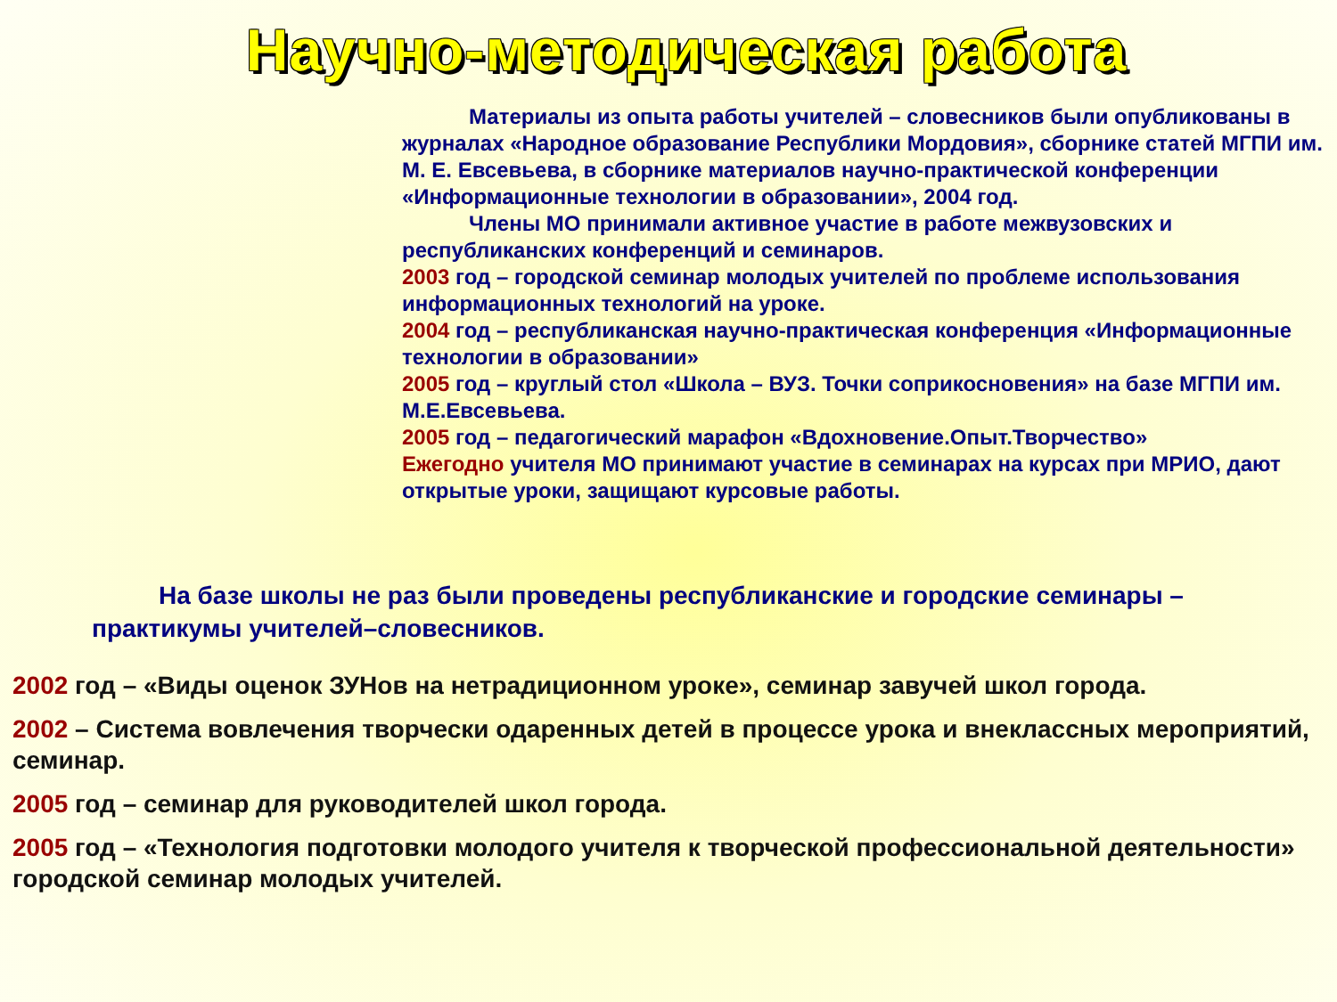Научно-методическая работа
Материалы из опыта работы учителей – словесников были опубликованы в журналах «Народное образование Республики Мордовия», сборнике статей МГПИ им. М. Е. Евсевьева, в сборнике материалов научно-практической конференции «Информационные технологии в образовании», 2004 год.
Члены МО принимали активное участие в работе межвузовских и республиканских конференций и семинаров.
2003 год – городской семинар молодых учителей по проблеме использования информационных технологий на уроке.
2004 год – республиканская научно-практическая конференция «Информационные технологии в образовании»
2005 год – круглый стол «Школа – ВУЗ. Точки соприкосновения» на базе МГПИ им. М.Е.Евсевьева.
2005 год – педагогический марафон «Вдохновение.Опыт.Творчество»
Ежегодно учителя МО принимают участие в семинарах на курсах при МРИО, дают открытые уроки, защищают курсовые работы.
На базе школы не раз были проведены республиканские и городские семинары – практикумы учителей–словесников.
2002 год – «Виды оценок ЗУНов на нетрадиционном уроке», семинар завучей школ города.
2002 – Система вовлечения творчески одаренных детей в процессе урока и внеклассных мероприятий, семинар.
2005 год – семинар для руководителей школ города.
2005 год – «Технология подготовки молодого учителя к творческой профессиональной деятельности» городской семинар молодых учителей.